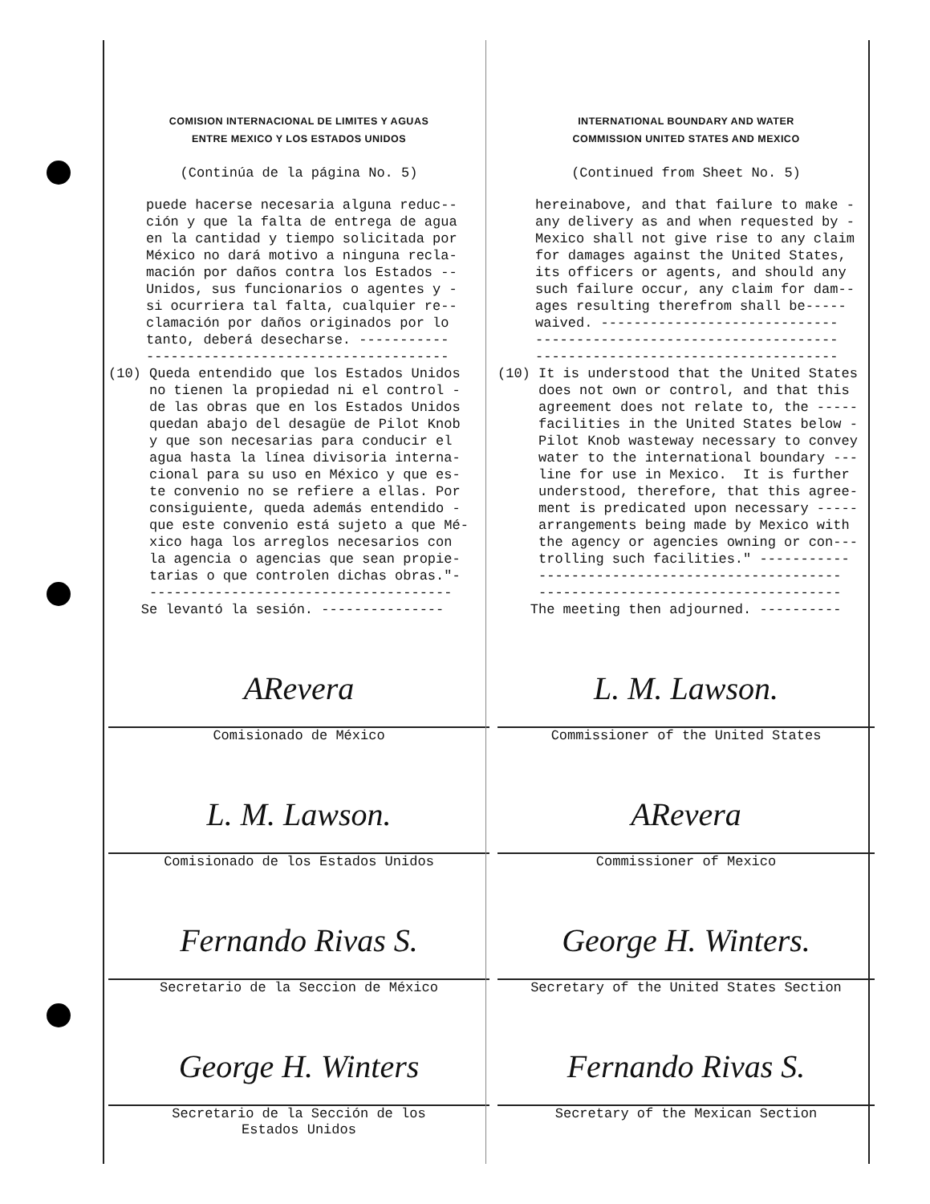COMISION INTERNACIONAL DE LIMITES Y AGUAS
ENTRE MEXICO Y LOS ESTADOS UNIDOS
(Continúa de la página No. 5)
puede hacerse necesaria alguna reduc-- ción y que la falta de entrega de agua en la cantidad y tiempo solicitada por México no dará motivo a ninguna recla- mación por daños contra los Estados -- Unidos, sus funcionarios o agentes y - si ocurriera tal falta, cualquier re-- clamación por daños originados por lo tanto, deberá desecharse. ----------- -------------------------------------
(10) Queda entendido que los Estados Unidos no tienen la propiedad ni el control - de las obras que en los Estados Unidos quedan abajo del desagüe de Pilot Knob y que son necesarias para conducir el agua hasta la línea divisoria interna- cional para su uso en México y que es- te convenio no se refiere a ellas. Por consiguiente, queda además entendido - que este convenio está sujeto a que Mé- xico haga los arreglos necesarios con la agencia o agencias que sean propie- tarias o que controlen dichas obras."- ------------------------------------- Se levantó la sesión. ---------------
ARevera
Comisionado de México
L. M. Lawson.
Comisionado de los Estados Unidos
Fernando Rivas S.
Secretario de la Seccion de México
George H. Winters
Secretario de la Sección de los
Estados Unidos
INTERNATIONAL BOUNDARY AND WATER
COMMISSION UNITED STATES AND MEXICO
(Continued from Sheet No. 5)
hereinabove, and that failure to make - any delivery as and when requested by - Mexico shall not give rise to any claim for damages against the United States, its officers or agents, and should any such failure occur, any claim for dam-- ages resulting therefrom shall be----- waived. ----------------------------- ------------------------------------- -------------------------------------
(10) It is understood that the United States does not own or control, and that this agreement does not relate to, the ----- facilities in the United States below - Pilot Knob wasteway necessary to convey water to the international boundary --- line for use in Mexico. It is further understood, therefore, that this agree- ment is predicated upon necessary ----- arrangements being made by Mexico with the agency or agencies owning or con--- trolling such facilities." ----------- ------------------------------------- ------------------------------------- The meeting then adjourned. ----------
L. M. Lawson.
Commissioner of the United States
ARevera
Commissioner of Mexico
George H. Winters.
Secretary of the United States Section
Fernando Rivas S.
Secretary of the Mexican Section